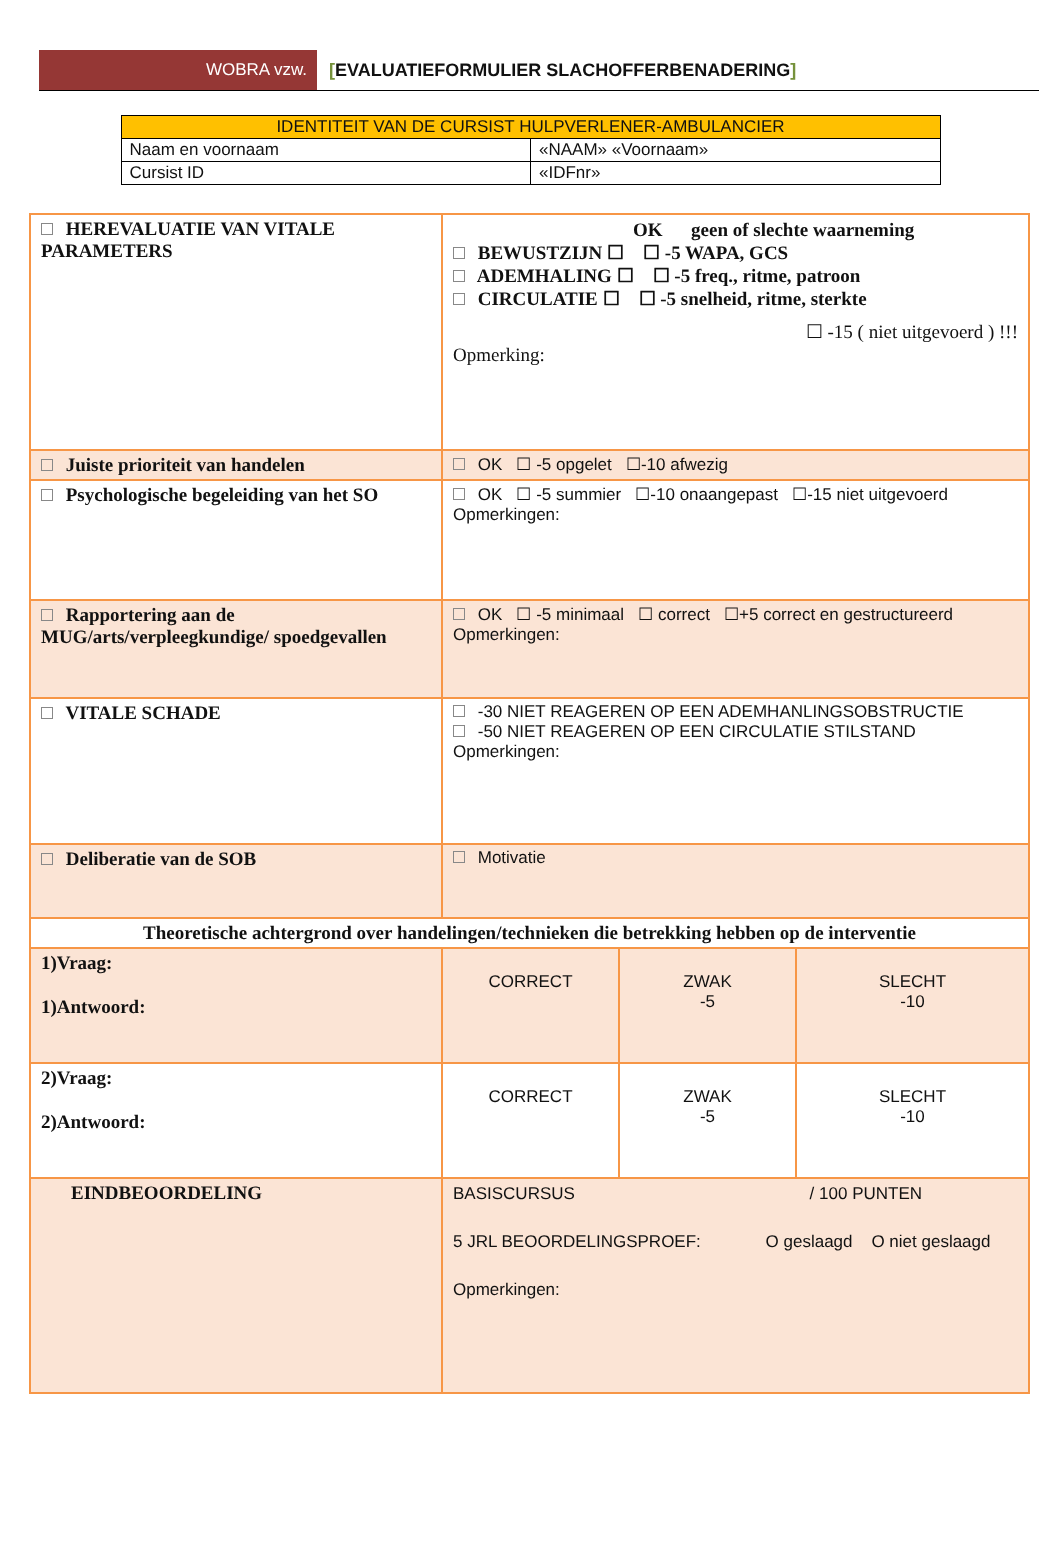WOBRA vzw. [EVALUATIEFORMULIER SLACHOFFERBENADERING]
| IDENTITEIT VAN DE CURSIST HULPVERLENER-AMBULANCIER | |
| --- | --- |
| Naam en voornaam | «NAAM» «Voornaam» |
| Cursist ID | «IDFnr» |
| HEREVALUATIE VAN VITALE PARAMETERS | OK geen of slechte waarneming BEWUSTZIJN ☐ ☐ -5 WAPA, GCS ADEMHALING ☐ ☐ -5 freq., ritme, patroon CIRCULATIE ☐ ☐ -5 snelheid, ritme, sterkte ☐ -15 ( niet uitgevoerd ) !!! Opmerking: | | | |
| Juiste prioriteit van handelen | OK ☐ -5 opgelet ☐-10 afwezig | | | |
| Psychologische begeleiding van het SO | OK ☐ -5 summier ☐-10 onaangepast ☐-15 niet uitgevoerd Opmerkingen: | | | |
| Rapportering aan de MUG/arts/verpleegkundige/ spoedgevallen | OK ☐ -5 minimaal ☐ correct ☐+5 correct en gestructureerd Opmerkingen: | | | |
| VITALE SCHADE | -30 NIET REAGEREN OP EEN ADEMHANLINGSOBSTRUCTIE -50 NIET REAGEREN OP EEN CIRCULATIE STILSTAND Opmerkingen: | | | |
| Deliberatie van de SOB | Motivatie | | | |
| Theoretische achtergrond over handelingen/technieken die betrekking hebben op de interventie | | | | |
| 1)Vraag: 1)Antwoord: | | CORRECT | ZWAK -5 | SLECHT -10 |
| 2)Vraag: 2)Antwoord: | | CORRECT | ZWAK -5 | SLECHT -10 |
| EINDBEOORDELING | BASISCURSUS / 100 PUNTEN 5 JRL BEOORDELINGSPROEF: O geslaagd O niet geslaagd Opmerkingen: | | | |